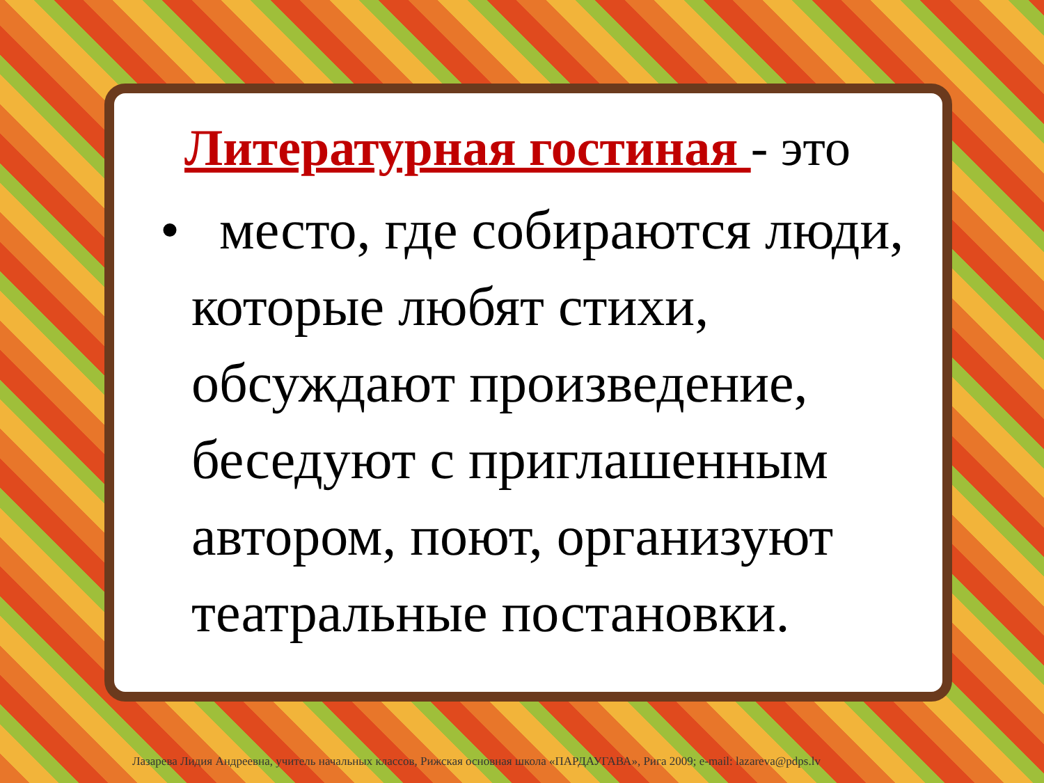Литературная гостиная - это
• место, где собираются люди, которые любят стихи, обсуждают произведение, беседуют с приглашенным автором, поют, организуют театральные постановки.
Лазарева Лидия Андреевна, учитель начальных классов, Рижская основная школа «ПАРДАУГАВА», Рига 2009; e-mail: lazareva@pdps.lv